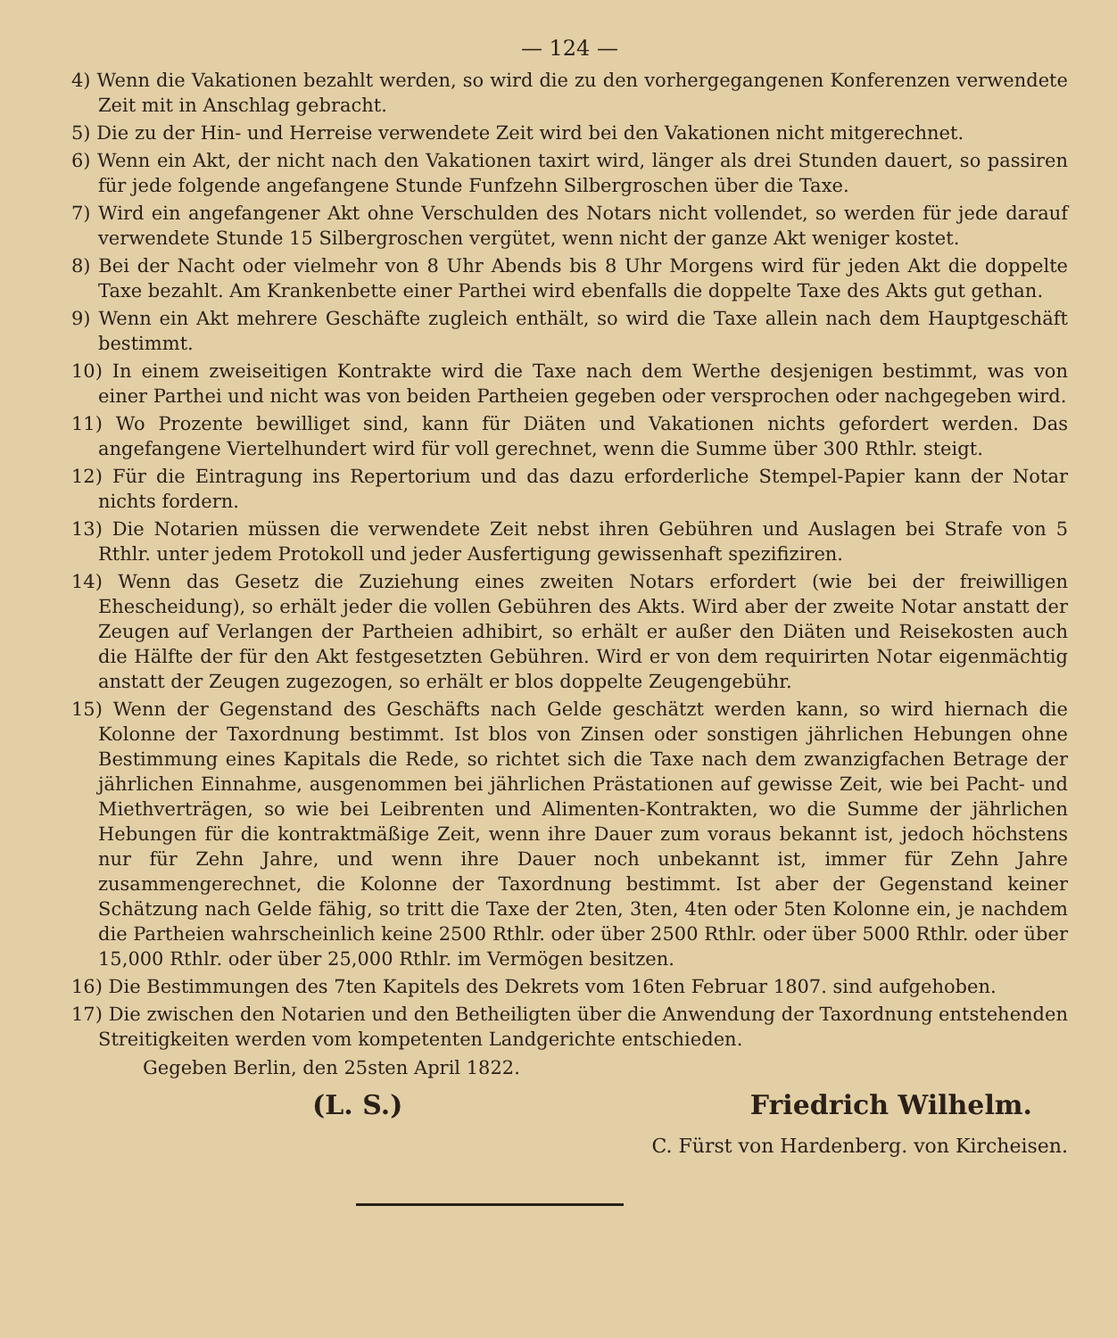— 124 —
4) Wenn die Vakationen bezahlt werden, so wird die zu den vorhergegangenen Konferenzen verwendete Zeit mit in Anschlag gebracht.
5) Die zu der Hin- und Herreise verwendete Zeit wird bei den Vakationen nicht mitgerechnet.
6) Wenn ein Akt, der nicht nach den Vakationen taxirt wird, länger als drei Stunden dauert, so passiren für jede folgende angefangene Stunde Funfzehn Silbergroschen über die Taxe.
7) Wird ein angefangener Akt ohne Verschulden des Notars nicht vollendet, so werden für jede darauf verwendete Stunde 15 Silbergroschen vergütet, wenn nicht der ganze Akt weniger kostet.
8) Bei der Nacht oder vielmehr von 8 Uhr Abends bis 8 Uhr Morgens wird für jeden Akt die doppelte Taxe bezahlt. Am Krankenbette einer Parthei wird ebenfalls die doppelte Taxe des Akts gut gethan.
9) Wenn ein Akt mehrere Geschäfte zugleich enthält, so wird die Taxe allein nach dem Hauptgeschäft bestimmt.
10) In einem zweiseitigen Kontrakte wird die Taxe nach dem Werthe desjenigen bestimmt, was von einer Parthei und nicht was von beiden Partheien gegeben oder versprochen oder nachgegeben wird.
11) Wo Prozente bewilliget sind, kann für Diäten und Vakationen nichts gefordert werden. Das angefangene Viertelhundert wird für voll gerechnet, wenn die Summe über 300 Rthlr. steigt.
12) Für die Eintragung ins Repertorium und das dazu erforderliche Stempel-Papier kann der Notar nichts fordern.
13) Die Notarien müssen die verwendete Zeit nebst ihren Gebühren und Auslagen bei Strafe von 5 Rthlr. unter jedem Protokoll und jeder Ausfertigung gewissenhaft spezifiziren.
14) Wenn das Gesetz die Zuziehung eines zweiten Notars erfordert (wie bei der freiwilligen Ehescheidung), so erhält jeder die vollen Gebühren des Akts. Wird aber der zweite Notar anstatt der Zeugen auf Verlangen der Partheien adhibirt, so erhält er außer den Diäten und Reisekosten auch die Hälfte der für den Akt festgesetzten Gebühren. Wird er von dem requirirten Notar eigenmächtig anstatt der Zeugen zugezogen, so erhält er blos doppelte Zeugengebühr.
15) Wenn der Gegenstand des Geschäfts nach Gelde geschätzt werden kann, so wird hiernach die Kolonne der Taxordnung bestimmt. Ist blos von Zinsen oder sonstigen jährlichen Hebungen ohne Bestimmung eines Kapitals die Rede, so richtet sich die Taxe nach dem zwanzigfachen Betrage der jährlichen Einnahme, ausgenommen bei jährlichen Prästationen auf gewisse Zeit, wie bei Pacht- und Miethverträgen, so wie bei Leibrenten und Alimenten-Kontrakten, wo die Summe der jährlichen Hebungen für die kontraktmäßige Zeit, wenn ihre Dauer zum voraus bekannt ist, jedoch höchstens nur für Zehn Jahre, und wenn ihre Dauer noch unbekannt ist, immer für Zehn Jahre zusammengerechnet, die Kolonne der Taxordnung bestimmt. Ist aber der Gegenstand keiner Schätzung nach Gelde fähig, so tritt die Taxe der 2ten, 3ten, 4ten oder 5ten Kolonne ein, je nachdem die Partheien wahrscheinlich keine 2500 Rthlr. oder über 2500 Rthlr. oder über 5000 Rthlr. oder über 15,000 Rthlr. oder über 25,000 Rthlr. im Vermögen besitzen.
16) Die Bestimmungen des 7ten Kapitels des Dekrets vom 16ten Februar 1807. sind aufgehoben.
17) Die zwischen den Notarien und den Betheiligten über die Anwendung der Taxordnung entstehenden Streitigkeiten werden vom kompetenten Landgerichte entschieden.
Gegeben Berlin, den 25sten April 1822.
(L. S.) Friedrich Wilhelm.
C. Fürst von Hardenberg. von Kircheisen.